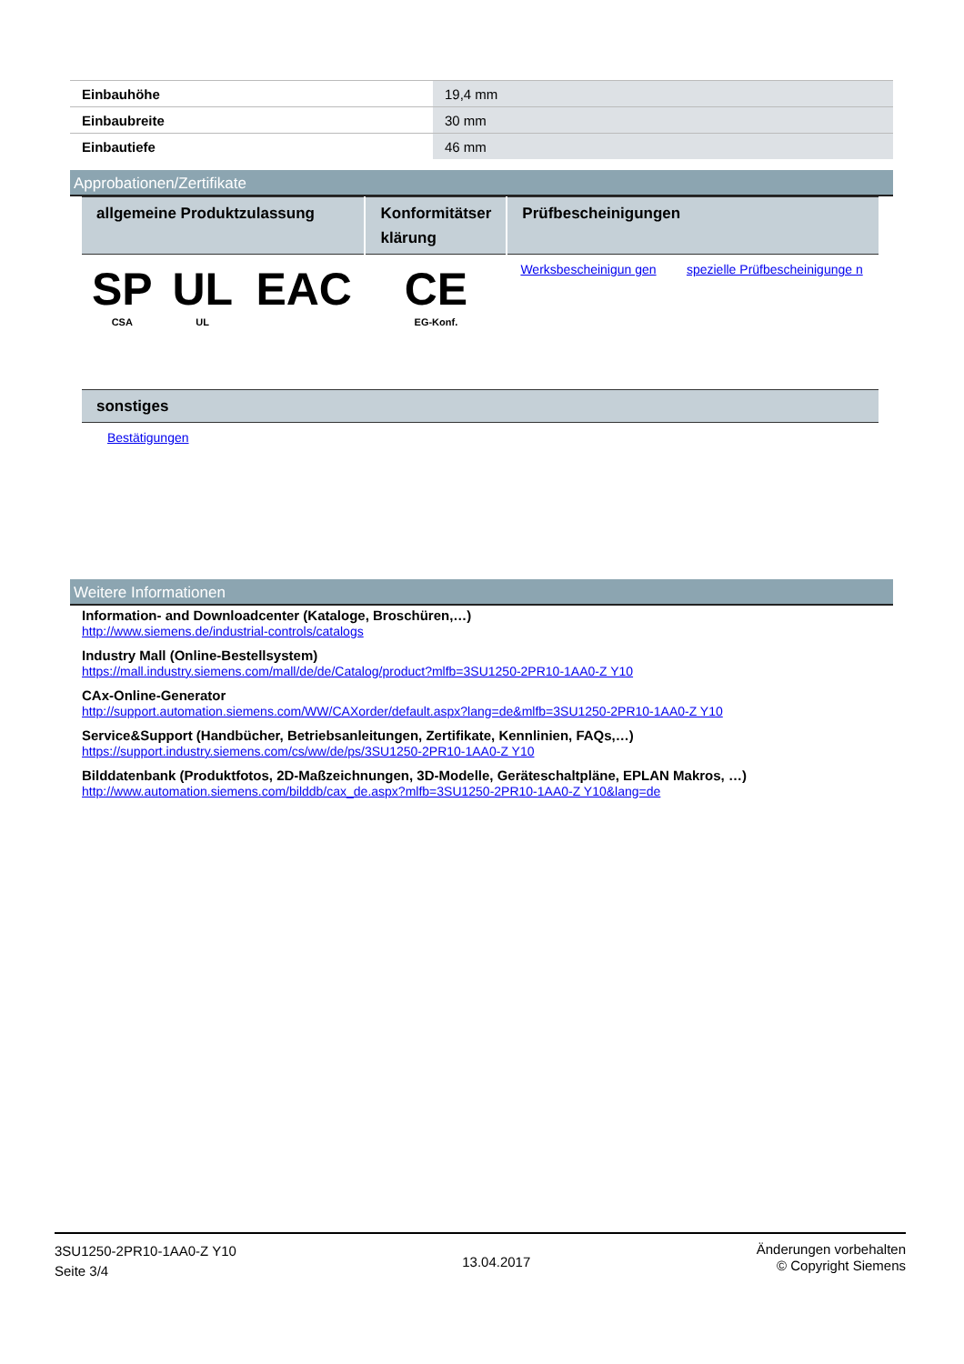| Einbauhöhe | 19,4 mm |
| Einbaubreite | 30 mm |
| Einbautiefe | 46 mm |
Approbationen/Zertifikate
| allgemeine Produktzulassung | | | Konformitätser klärung | Prüfbescheinigungen | |
| --- | --- | --- | --- | --- | --- |
| SP CSA | UL UL | EAC | CE EG-Konf. | Werksbescheinigun gen | spezielle Prüfbescheinigunge n |
| sonstiges |
| --- |
| Bestätigungen |
Weitere Informationen
Information- and Downloadcenter (Kataloge, Broschüren,…)
http://www.siemens.de/industrial-controls/catalogs
Industry Mall (Online-Bestellsystem)
https://mall.industry.siemens.com/mall/de/de/Catalog/product?mlfb=3SU1250-2PR10-1AA0-Z Y10
CAx-Online-Generator
http://support.automation.siemens.com/WW/CAXorder/default.aspx?lang=de&mlfb=3SU1250-2PR10-1AA0-Z Y10
Service&Support (Handbücher, Betriebsanleitungen, Zertifikate, Kennlinien, FAQs,…)
https://support.industry.siemens.com/cs/ww/de/ps/3SU1250-2PR10-1AA0-Z Y10
Bilddatenbank (Produktfotos, 2D-Maßzeichnungen, 3D-Modelle, Geräteschaltpläne, EPLAN Makros, …)
http://www.automation.siemens.com/bilddb/cax_de.aspx?mlfb=3SU1250-2PR10-1AA0-Z Y10&lang=de
3SU1250-2PR10-1AA0-Z Y10
Seite 3/4
13.04.2017
Änderungen vorbehalten
© Copyright Siemens